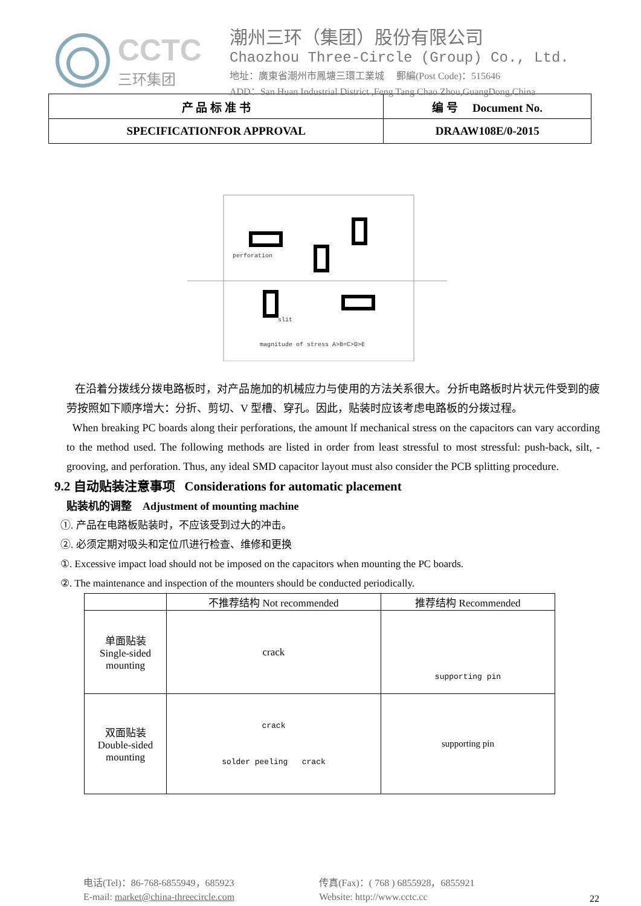CCTC
三环集团
潮州三环（集团）股份有限公司
Chaozhou Three-Circle (Group) Co., Ltd.
地址：廣東省潮州市鳳塘三環工業城 郵編(Post Code)：515646
ADD：San Huan Industrial District ,Feng Tang Chao Zhou,GuangDong,China
| 产 品 标 准 书 | 编 号 Document No. |
| SPECIFICATIONFOR APPROVAL | DRAAW108E/0-2015 |
perforation
slit
magnitude of stress A>B=C>D>E
在沿着分拨线分拨电路板时，对产品施加的机械应力与使用的方法关系很大。分折电路板时片状元件受到的疲劳按照如下顺序增大：分折、剪切、V 型槽、穿孔。因此，贴装时应该考虑电路板的分拨过程。
When breaking PC boards along their perforations, the amount lf mechanical stress on the capacitors can vary according to the method used. The following methods are listed in order from least stressful to most stressful: push-back, silt, -grooving, and perforation. Thus, any ideal SMD capacitor layout must also consider the PCB splitting procedure.
9.2 自动贴装注意事项 Considerations for automatic placement
贴装机的调整 Adjustment of mounting machine
①. 产品在电路板贴装时，不应该受到过大的冲击。
②. 必须定期对吸头和定位爪进行检查、维修和更换
①. Excessive impact load should not be imposed on the capacitors when mounting the PC boards.
②. The maintenance and inspection of the mounters should be conducted periodically.
| | 不推荐结构 Not recommended | 推荐结构 Recommended |
| --- | --- | --- |
| 单面贴装 Single-sided mounting | crack | supporting pin |
| 双面贴装 Double-sided mounting | crack solder peeling crack | supporting pin |
电话(Tel)：86-768-6855949，685923
E-mail: market@china-threecircle.com
传真(Fax)：( 768 ) 6855928，6855921
Website: http://www.cctc.cc
22